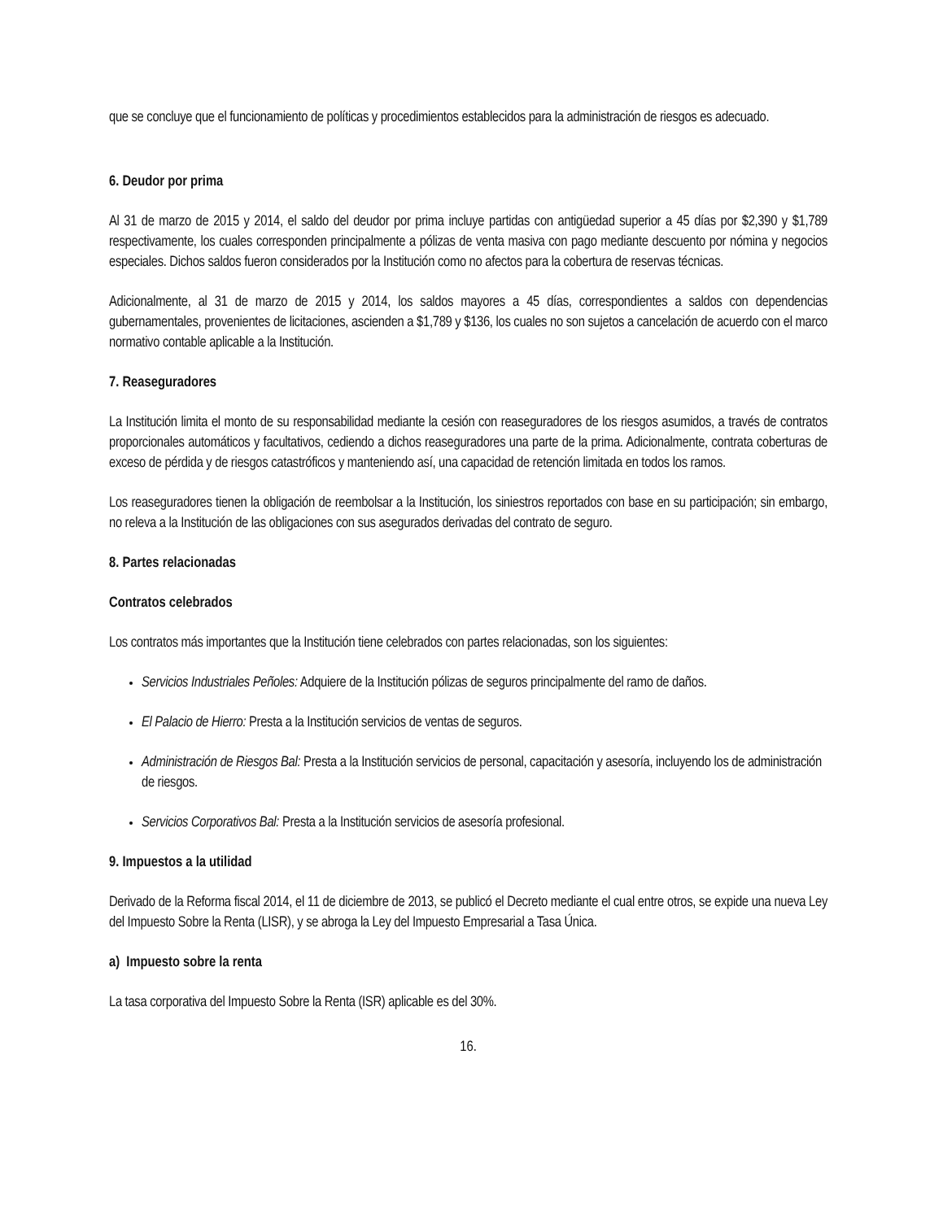que se concluye que el funcionamiento de políticas y procedimientos establecidos para la administración de riesgos es adecuado.
6. Deudor por prima
Al 31 de marzo de 2015 y 2014, el saldo del deudor por prima incluye partidas con antigüedad superior a 45 días por $2,390 y $1,789 respectivamente, los cuales corresponden principalmente a pólizas de venta masiva con pago mediante descuento por nómina y negocios especiales. Dichos saldos fueron considerados por la Institución como no afectos para la cobertura de reservas técnicas.
Adicionalmente, al 31 de marzo de 2015 y 2014, los saldos mayores a 45 días, correspondientes a saldos con dependencias gubernamentales, provenientes de licitaciones, ascienden a $1,789 y $136, los cuales no son sujetos a cancelación de acuerdo con el marco normativo contable aplicable a la Institución.
7. Reaseguradores
La Institución limita el monto de su responsabilidad mediante la cesión con reaseguradores de los riesgos asumidos, a través de contratos proporcionales automáticos y facultativos, cediendo a dichos reaseguradores una parte de la prima. Adicionalmente, contrata coberturas de exceso de pérdida y de riesgos catastróficos y manteniendo así, una capacidad de retención limitada en todos los ramos.
Los reaseguradores tienen la obligación de reembolsar a la Institución, los siniestros reportados con base en su participación; sin embargo, no releva a la Institución de las obligaciones con sus asegurados derivadas del contrato de seguro.
8. Partes relacionadas
Contratos celebrados
Los contratos más importantes que la Institución tiene celebrados con partes relacionadas, son los siguientes:
Servicios Industriales Peñoles: Adquiere de la Institución pólizas de seguros principalmente del ramo de daños.
El Palacio de Hierro: Presta a la Institución servicios de ventas de seguros.
Administración de Riesgos Bal: Presta a la Institución servicios de personal, capacitación y asesoría, incluyendo los de administración de riesgos.
Servicios Corporativos Bal: Presta a la Institución servicios de asesoría profesional.
9. Impuestos a la utilidad
Derivado de la Reforma fiscal 2014, el 11 de diciembre de 2013, se publicó el Decreto mediante el cual entre otros, se expide una nueva Ley del Impuesto Sobre la Renta (LISR), y se abroga la Ley del Impuesto Empresarial a Tasa Única.
a) Impuesto sobre la renta
La tasa corporativa del Impuesto Sobre la Renta (ISR) aplicable es del 30%.
16.